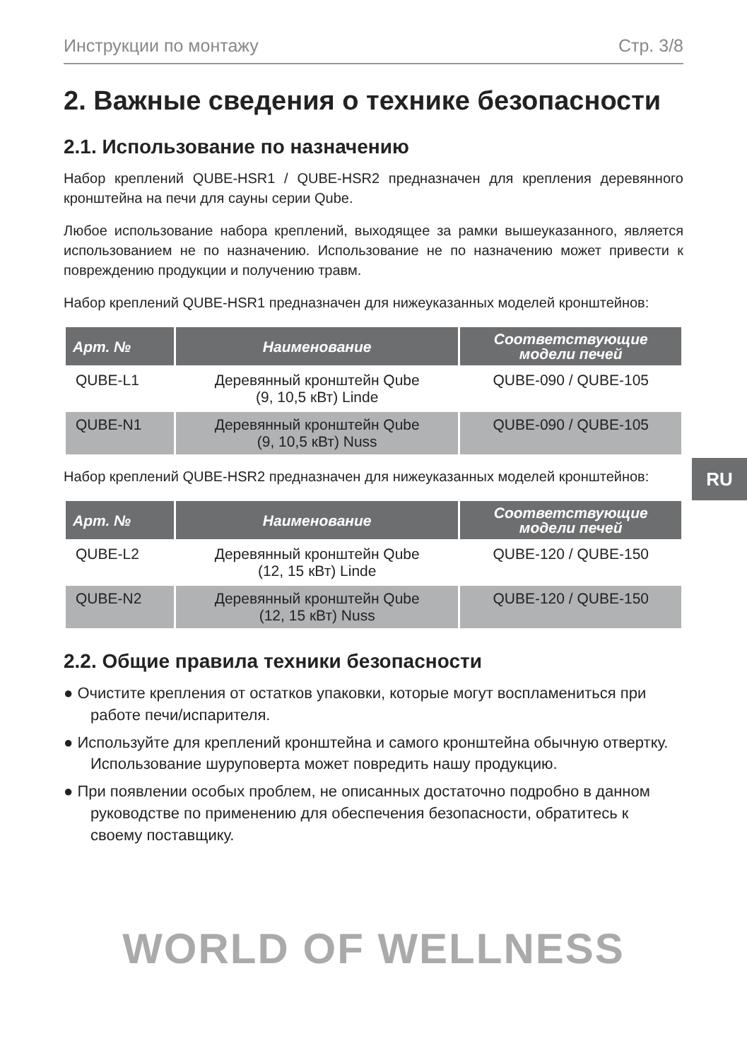Инструкции по монтажу Стр. 3/8
2. Важные сведения о технике безопасности
2.1. Использование по назначению
Набор креплений QUBE-HSR1 / QUBE-HSR2 предназначен для крепления деревянного кронштейна на печи для сауны серии Qube.
Любое использование набора креплений, выходящее за рамки вышеуказанного, является использованием не по назначению. Использование не по назначению может привести к повреждению продукции и получению травм.
Набор креплений QUBE-HSR1 предназначен для нижеуказанных моделей кронштейнов:
| Арт. № | Наименование | Соответствующие модели печей |
| --- | --- | --- |
| QUBE-L1 | Деревянный кронштейн Qube (9, 10,5 кВт) Linde | QUBE-090 / QUBE-105 |
| QUBE-N1 | Деревянный кронштейн Qube (9, 10,5 кВт) Nuss | QUBE-090 / QUBE-105 |
Набор креплений QUBE-HSR2 предназначен для нижеуказанных моделей кронштейнов:
| Арт. № | Наименование | Соответствующие модели печей |
| --- | --- | --- |
| QUBE-L2 | Деревянный кронштейн Qube (12, 15 кВт) Linde | QUBE-120 / QUBE-150 |
| QUBE-N2 | Деревянный кронштейн Qube (12, 15 кВт) Nuss | QUBE-120 / QUBE-150 |
2.2. Общие правила техники безопасности
● Очистите крепления от остатков упаковки, которые могут воспламениться при работе печи/испарителя.
● Используйте для креплений кронштейна и самого кронштейна обычную отвертку. Использование шуруповерта может повредить нашу продукцию.
● При появлении особых проблем, не описанных достаточно подробно в данном руководстве по применению для обеспечения безопасности, обратитесь к своему поставщику.
WORLD OF WELLNESS
RU